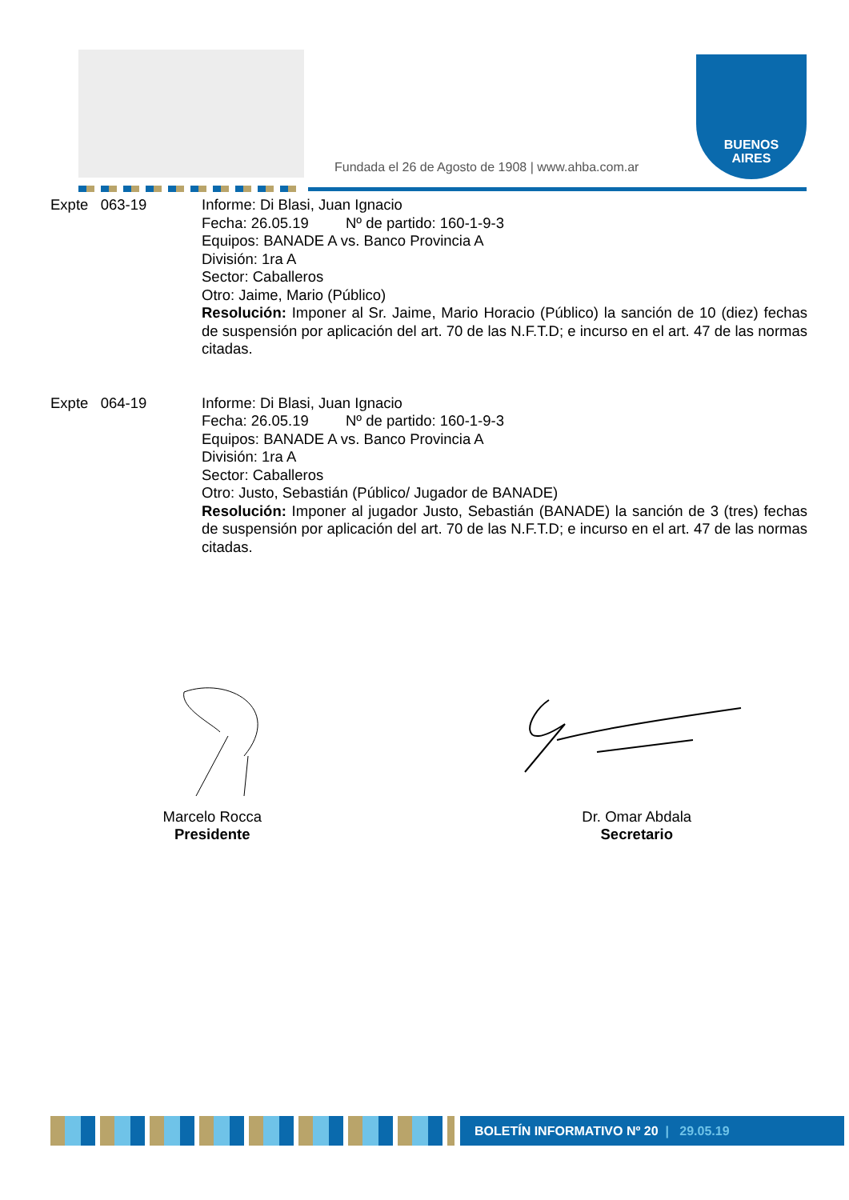Fundada el 26 de Agosto de 1908 | www.ahba.com.ar
BUENOS
AIRES
Expte 063-19 Informe: Di Blasi, Juan Ignacio
Fecha: 26.05.19 Nº de partido: 160-1-9-3
Equipos: BANADE A vs. Banco Provincia A
División: 1ra A
Sector: Caballeros
Otro: Jaime, Mario (Público)
Resolución: Imponer al Sr. Jaime, Mario Horacio (Público) la sanción de 10 (diez) fechas de suspensión por aplicación del art. 70 de las N.F.T.D; e incurso en el art. 47 de las normas citadas.
Expte 064-19 Informe: Di Blasi, Juan Ignacio
Fecha: 26.05.19 Nº de partido: 160-1-9-3
Equipos: BANADE A vs. Banco Provincia A
División: 1ra A
Sector: Caballeros
Otro: Justo, Sebastián (Público/ Jugador de BANADE)
Resolución: Imponer al jugador Justo, Sebastián (BANADE) la sanción de 3 (tres) fechas de suspensión por aplicación del art. 70 de las N.F.T.D; e incurso en el art. 47 de las normas citadas.
Marcelo Rocca
Presidente
Dr. Omar Abdala
Secretario
BOLETÍN INFORMATIVO Nº 20 | 29.05.19